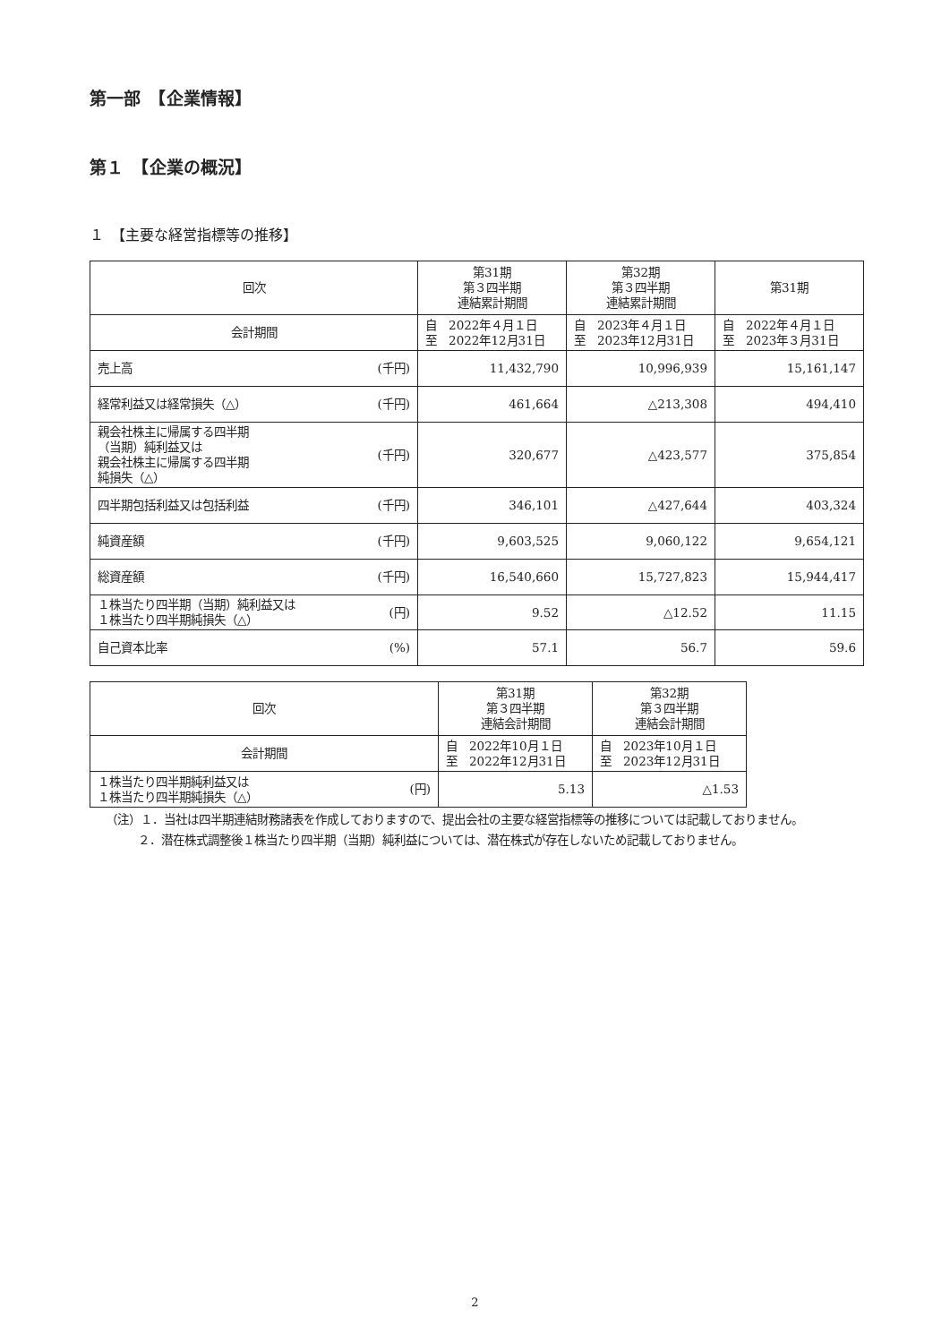第一部　【企業情報】
第１　【企業の概況】
１　【主要な経営指標等の推移】
| 回次 | | 第31期 第３四半期 連結累計期間 | 第32期 第３四半期 連結累計期間 | 第31期 |
| 会計期間 | | 自 2022年４月１日 至 2022年12月31日 | 自 2023年４月１日 至 2023年12月31日 | 自 2022年４月１日 至 2023年３月31日 |
| 売上高 | (千円) | 11,432,790 | 10,996,939 | 15,161,147 |
| 経常利益又は経常損失（△） | (千円) | 461,664 | △213,308 | 494,410 |
| 親会社株主に帰属する四半期 （当期）純利益又は 親会社株主に帰属する四半期 純損失（△） | (千円) | 320,677 | △423,577 | 375,854 |
| 四半期包括利益又は包括利益 | (千円) | 346,101 | △427,644 | 403,324 |
| 純資産額 | (千円) | 9,603,525 | 9,060,122 | 9,654,121 |
| 総資産額 | (千円) | 16,540,660 | 15,727,823 | 15,944,417 |
| １株当たり四半期（当期）純利益又は １株当たり四半期純損失（△） | (円) | 9.52 | △12.52 | 11.15 |
| 自己資本比率 | (%) | 57.1 | 56.7 | 59.6 |
| 回次 | | 第31期 第３四半期 連結会計期間 | 第32期 第３四半期 連結会計期間 |
| 会計期間 | | 自 2022年10月１日 至 2022年12月31日 | 自 2023年10月１日 至 2023年12月31日 |
| １株当たり四半期純利益又は １株当たり四半期純損失（△） | (円) | 5.13 | △1.53 |
（注）１．当社は四半期連結財務諸表を作成しておりますので、提出会社の主要な経営指標等の推移については記載しておりません。
２．潜在株式調整後１株当たり四半期（当期）純利益については、潜在株式が存在しないため記載しておりません。
2